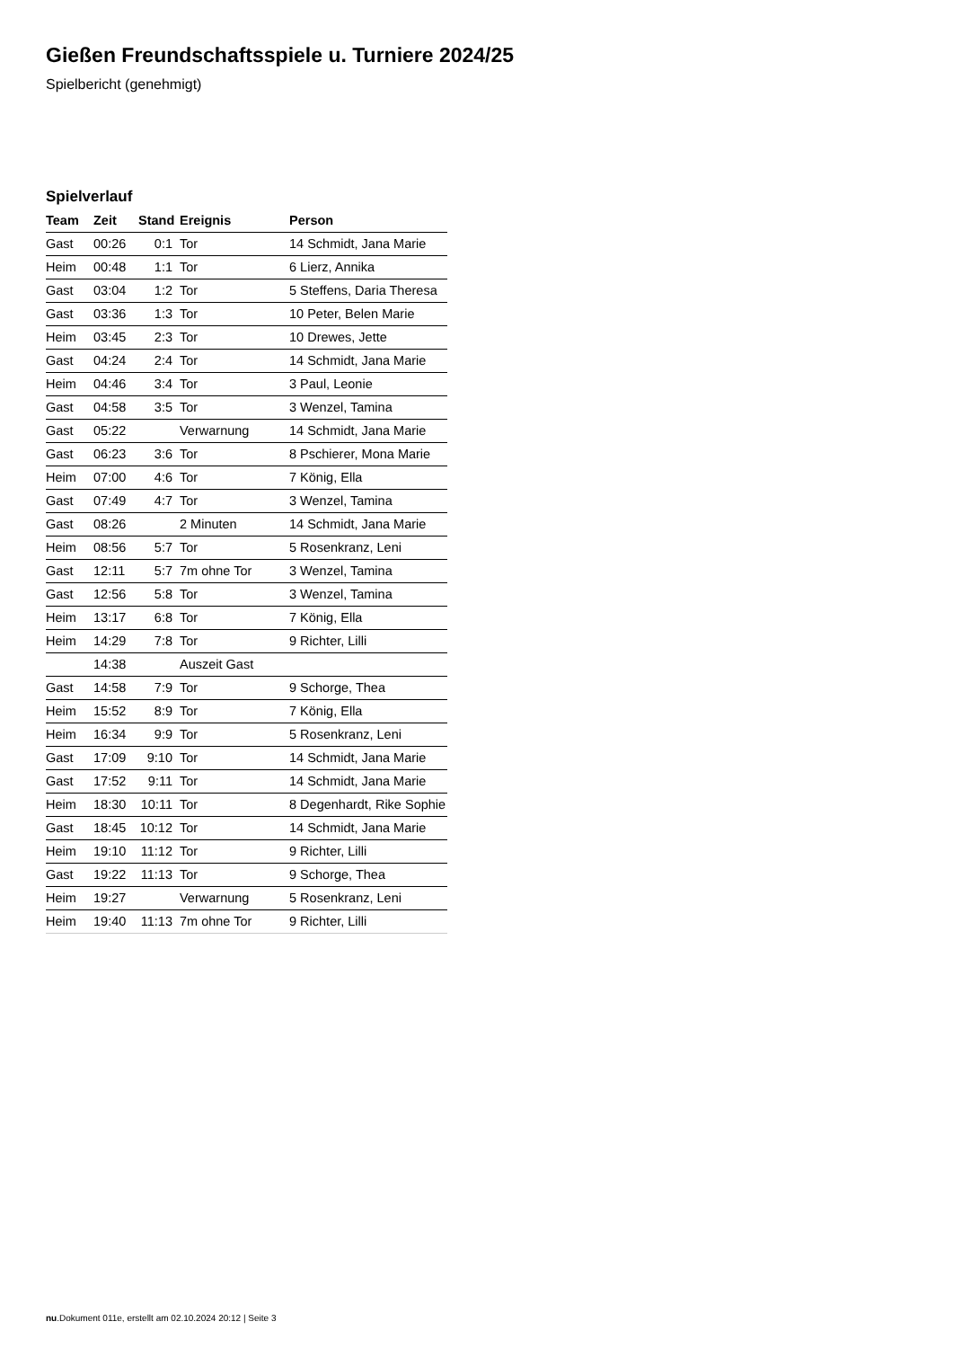Gießen Freundschaftsspiele u. Turniere 2024/25
Spielbericht (genehmigt)
Spielverlauf
| Team | Zeit | Stand | Ereignis | Person |
| --- | --- | --- | --- | --- |
| Gast | 00:26 | 0:1 | Tor | 14 Schmidt, Jana Marie |
| Heim | 00:48 | 1:1 | Tor | 6 Lierz, Annika |
| Gast | 03:04 | 1:2 | Tor | 5 Steffens, Daria Theresa |
| Gast | 03:36 | 1:3 | Tor | 10 Peter, Belen Marie |
| Heim | 03:45 | 2:3 | Tor | 10 Drewes, Jette |
| Gast | 04:24 | 2:4 | Tor | 14 Schmidt, Jana Marie |
| Heim | 04:46 | 3:4 | Tor | 3 Paul, Leonie |
| Gast | 04:58 | 3:5 | Tor | 3 Wenzel, Tamina |
| Gast | 05:22 | | Verwarnung | 14 Schmidt, Jana Marie |
| Gast | 06:23 | 3:6 | Tor | 8 Pschierer, Mona Marie |
| Heim | 07:00 | 4:6 | Tor | 7 König, Ella |
| Gast | 07:49 | 4:7 | Tor | 3 Wenzel, Tamina |
| Gast | 08:26 | | 2 Minuten | 14 Schmidt, Jana Marie |
| Heim | 08:56 | 5:7 | Tor | 5 Rosenkranz, Leni |
| Gast | 12:11 | 5:7 | 7m ohne Tor | 3 Wenzel, Tamina |
| Gast | 12:56 | 5:8 | Tor | 3 Wenzel, Tamina |
| Heim | 13:17 | 6:8 | Tor | 7 König, Ella |
| Heim | 14:29 | 7:8 | Tor | 9 Richter, Lilli |
| | 14:38 | | Auszeit Gast | |
| Gast | 14:58 | 7:9 | Tor | 9 Schorge, Thea |
| Heim | 15:52 | 8:9 | Tor | 7 König, Ella |
| Heim | 16:34 | 9:9 | Tor | 5 Rosenkranz, Leni |
| Gast | 17:09 | 9:10 | Tor | 14 Schmidt, Jana Marie |
| Gast | 17:52 | 9:11 | Tor | 14 Schmidt, Jana Marie |
| Heim | 18:30 | 10:11 | Tor | 8 Degenhardt, Rike Sophie |
| Gast | 18:45 | 10:12 | Tor | 14 Schmidt, Jana Marie |
| Heim | 19:10 | 11:12 | Tor | 9 Richter, Lilli |
| Gast | 19:22 | 11:13 | Tor | 9 Schorge, Thea |
| Heim | 19:27 | | Verwarnung | 5 Rosenkranz, Leni |
| Heim | 19:40 | 11:13 | 7m ohne Tor | 9 Richter, Lilli |
nu.Dokument 011e, erstellt am 02.10.2024 20:12 | Seite 3